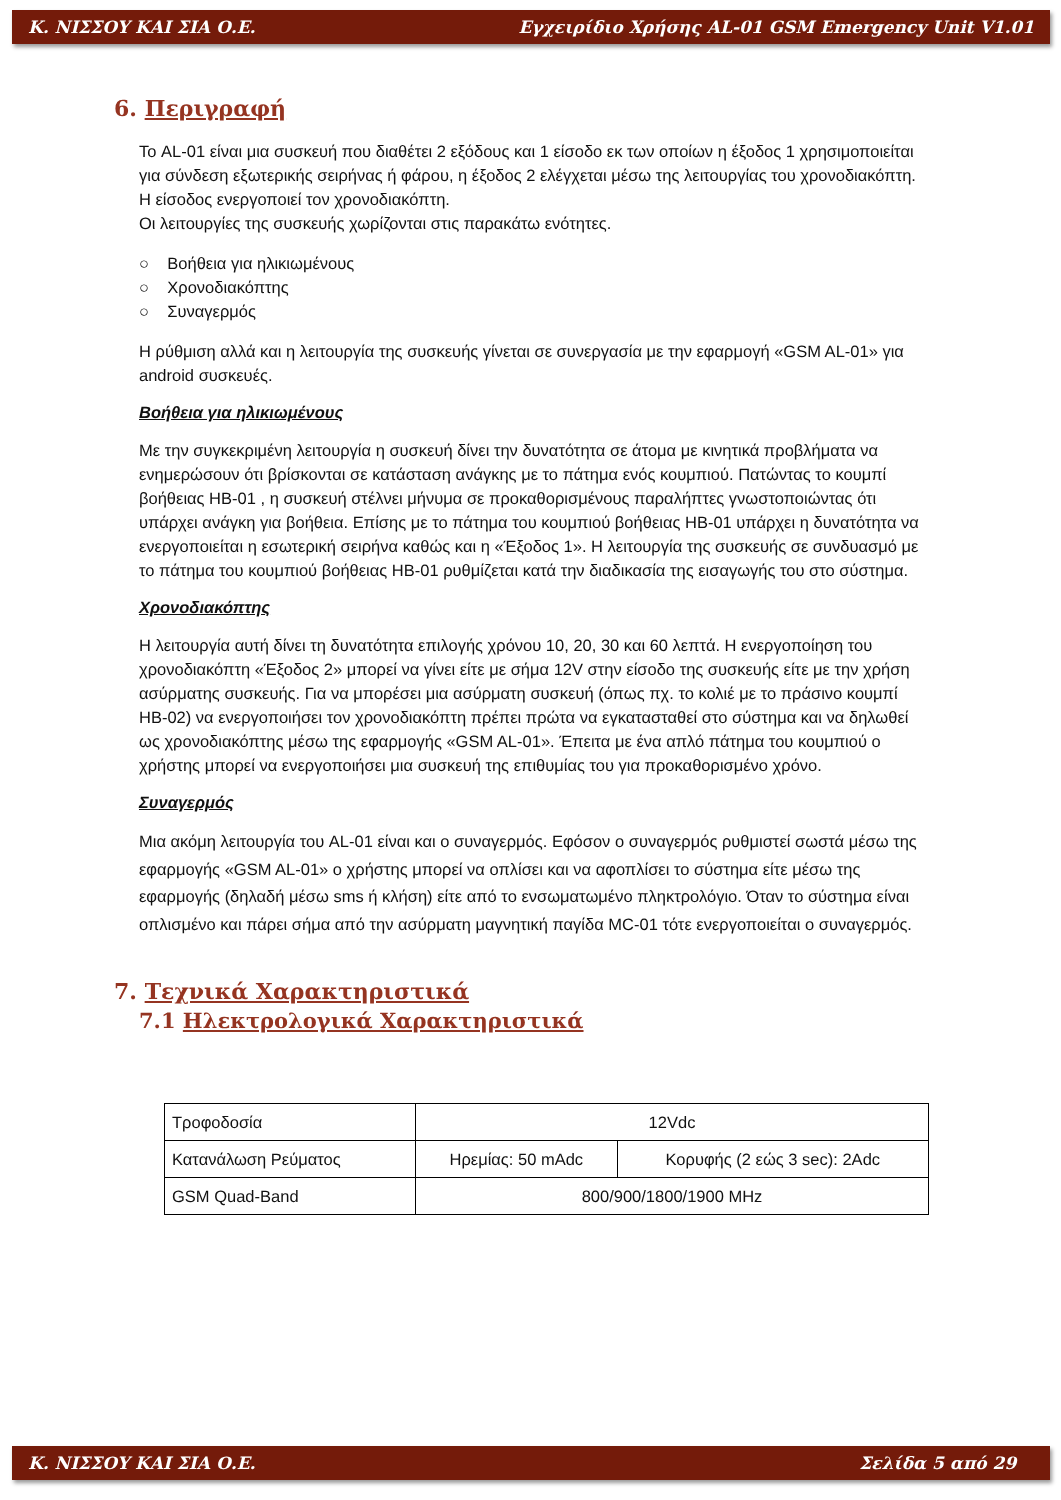Κ. ΝΙΣΣΟΥ ΚΑΙ ΣΙΑ Ο.Ε. Εγχειρίδιο Χρήσης AL-01 GSM Emergency Unit V1.01
6. Περιγραφή
Το AL-01 είναι μια συσκευή που διαθέτει 2 εξόδους και 1 είσοδο εκ των οποίων η έξοδος 1 χρησιμοποιείται για σύνδεση εξωτερικής σειρήνας ή φάρου, η έξοδος 2 ελέγχεται μέσω της λειτουργίας του χρονοδιακόπτη. Η είσοδος ενεργοποιεί τον χρονοδιακόπτη.
Οι λειτουργίες της συσκευής χωρίζονται στις παρακάτω ενότητες.
○ Βοήθεια για ηλικιωμένους
○ Χρονοδιακόπτης
○ Συναγερμός
Η ρύθμιση αλλά και η λειτουργία της συσκευής γίνεται σε συνεργασία με την εφαρμογή «GSM AL-01» για android συσκευές.
Βοήθεια για ηλικιωμένους
Με την συγκεκριμένη λειτουργία η συσκευή δίνει την δυνατότητα σε άτομα με κινητικά προβλήματα να ενημερώσουν ότι βρίσκονται σε κατάσταση ανάγκης με το πάτημα ενός κουμπιού. Πατώντας το κουμπί βοήθειας HB-01 , η συσκευή στέλνει μήνυμα σε προκαθορισμένους παραλήπτες γνωστοποιώντας ότι υπάρχει ανάγκη για βοήθεια. Επίσης με το πάτημα του κουμπιού βοήθειας HB-01 υπάρχει η δυνατότητα να ενεργοποιείται η εσωτερική σειρήνα καθώς και η «Έξοδος 1». Η λειτουργία της συσκευής σε συνδυασμό με το πάτημα του κουμπιού βοήθειας HB-01 ρυθμίζεται κατά την διαδικασία της εισαγωγής του στο σύστημα.
Χρονοδιακόπτης
Η λειτουργία αυτή δίνει τη δυνατότητα επιλογής χρόνου 10, 20, 30 και 60 λεπτά. Η ενεργοποίηση του χρονοδιακόπτη «Έξοδος 2» μπορεί να γίνει είτε με σήμα 12V στην είσοδο της συσκευής είτε με την χρήση ασύρματης συσκευής. Για να μπορέσει μια ασύρματη συσκευή (όπως πχ. το κολιέ με το πράσινο κουμπί HB-02) να ενεργοποιήσει τον χρονοδιακόπτη πρέπει πρώτα να εγκατασταθεί στο σύστημα και να δηλωθεί ως χρονοδιακόπτης μέσω της εφαρμογής «GSM AL-01». Έπειτα με ένα απλό πάτημα του κουμπιού ο χρήστης μπορεί να ενεργοποιήσει μια συσκευή της επιθυμίας του για προκαθορισμένο χρόνο.
Συναγερμός
Μια ακόμη λειτουργία του AL-01 είναι και ο συναγερμός. Εφόσον ο συναγερμός ρυθμιστεί σωστά μέσω της εφαρμογής «GSM AL-01» ο χρήστης μπορεί να οπλίσει και να αφοπλίσει το σύστημα είτε μέσω της εφαρμογής (δηλαδή μέσω sms ή κλήση) είτε από το ενσωματωμένο πληκτρολόγιο. Όταν το σύστημα είναι οπλισμένο και πάρει σήμα από την ασύρματη μαγνητική παγίδα MC-01 τότε ενεργοποιείται ο συναγερμός.
7. Τεχνικά Χαρακτηριστικά
7.1 Ηλεκτρολογικά Χαρακτηριστικά
| Τροφοδοσία | 12Vdc | |
| Κατανάλωση Ρεύματος | Ηρεμίας: 50 mAdc | Κορυφής (2 εώς 3 sec): 2Adc |
| GSM Quad-Band | 800/900/1800/1900 MHz | |
Κ. ΝΙΣΣΟΥ ΚΑΙ ΣΙΑ Ο.Ε. Σελίδα 5 από 29